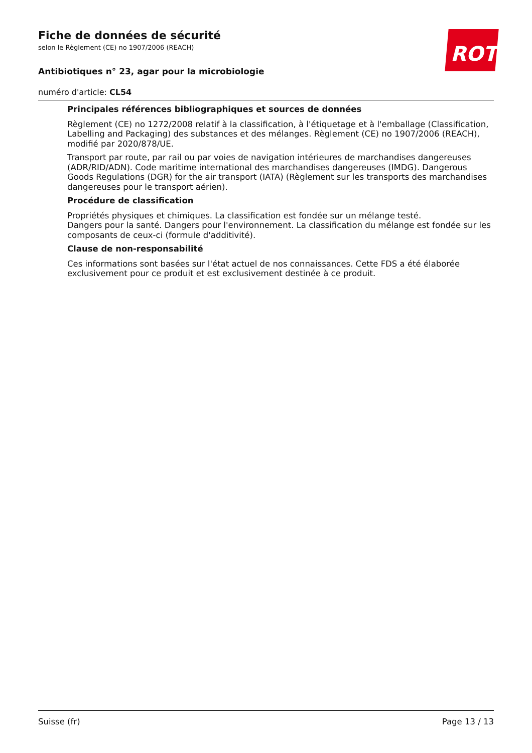ROTH
Fiche de données de sécurité
selon le Règlement (CE) no 1907/2006 (REACH)
Antibiotiques n° 23, agar pour la microbiologie
numéro d'article: CL54
Principales références bibliographiques et sources de données
Règlement (CE) no 1272/2008 relatif à la classification, à l'étiquetage et à l'emballage (Classification, Labelling and Packaging) des substances et des mélanges. Règlement (CE) no 1907/2006 (REACH), modifié par 2020/878/UE.
Transport par route, par rail ou par voies de navigation intérieures de marchandises dangereuses (ADR/RID/ADN). Code maritime international des marchandises dangereuses (IMDG). Dangerous Goods Regulations (DGR) for the air transport (IATA) (Règlement sur les transports des marchandises dangereuses pour le transport aérien).
Procédure de classification
Propriétés physiques et chimiques. La classification est fondée sur un mélange testé.
Dangers pour la santé. Dangers pour l'environnement. La classification du mélange est fondée sur les composants de ceux-ci (formule d'additivité).
Clause de non-responsabilité
Ces informations sont basées sur l'état actuel de nos connaissances. Cette FDS a été élaborée exclusivement pour ce produit et est exclusivement destinée à ce produit.
Suisse (fr) Page 13 / 13